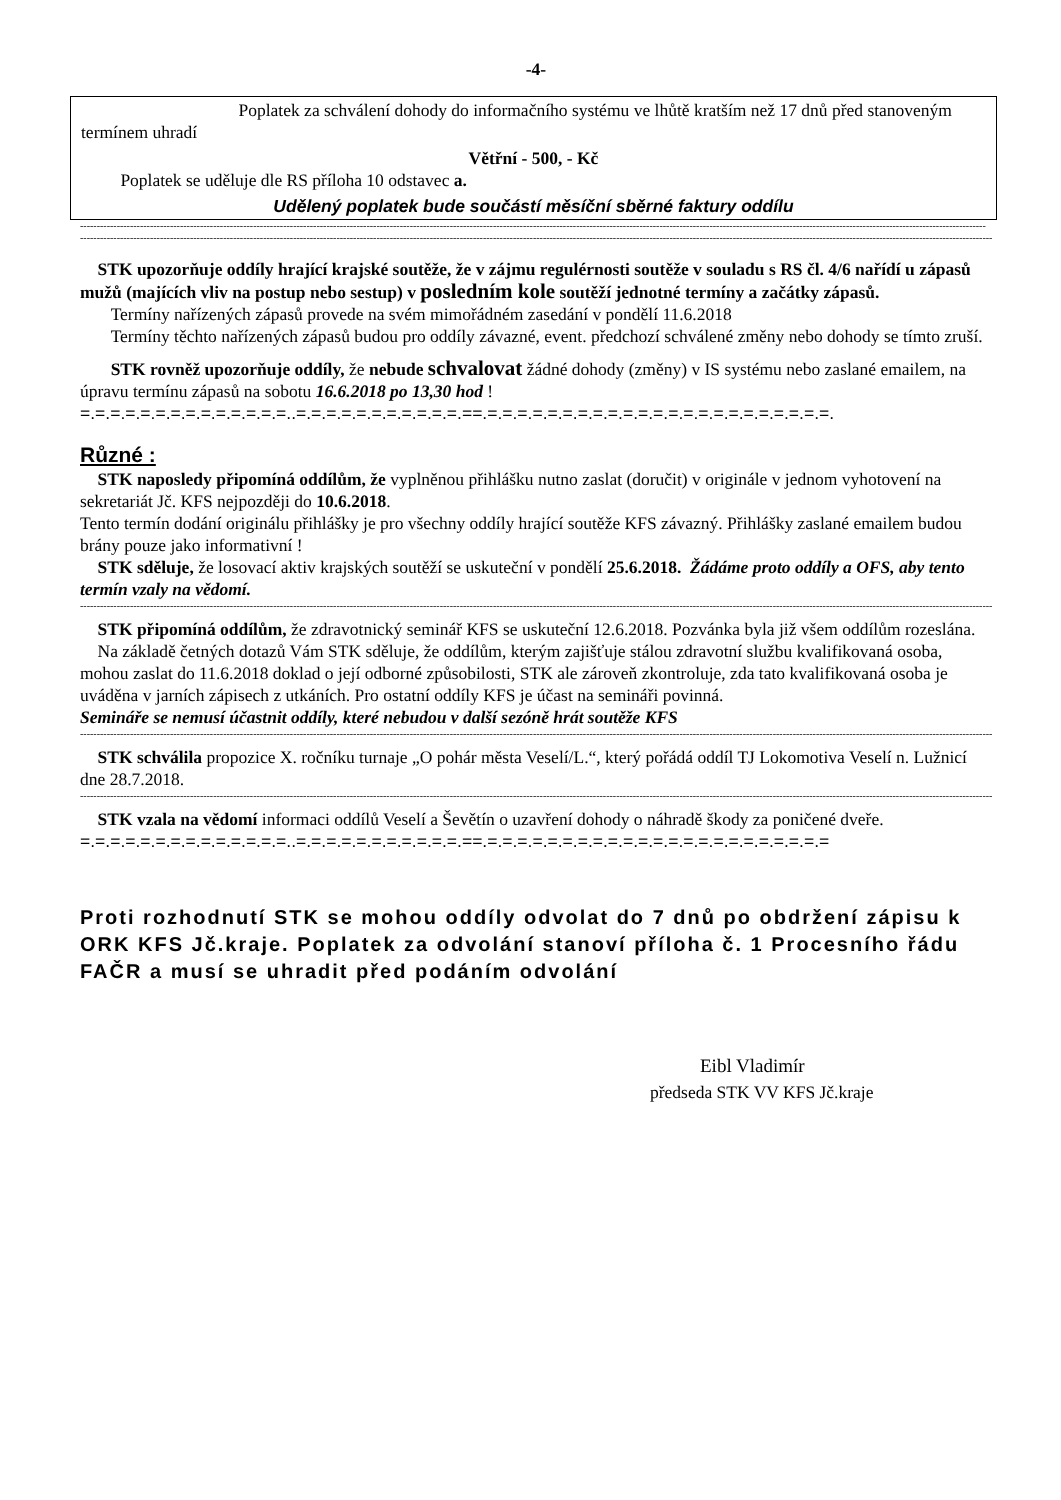-4-
Poplatek za schválení dohody do informačního systému ve lhůtě kratším než 17 dnů před stanoveným termínem uhradí
Větřní - 500, - Kč
Poplatek se uděluje dle RS příloha 10 odstavec a.
Udělený poplatek bude součástí měsíční sběrné faktury oddílu
--------------------------------------------------------------------------------------------------------------------------------------------------------------------------------------------------------------------------------------------------------------------------------
----------------------------------------------------------------------------------------------------------------------------------------------------------------------------------------------------------------------------------------------------------------------------------
STK upozorňuje oddíly hrající krajské soutěže, že v zájmu regulérnosti soutěže v souladu s RS čl. 4/6 nařídí u zápasů mužů (majících vliv na postup nebo sestup) v posledním kole soutěží jednotné termíny a začátky zápasů.
Termíny nařízených zápasů provede na svém mimořádném zasedání v pondělí 11.6.2018
Termíny těchto nařízených zápasů budou pro oddíly závazné, event. předchozí schválené změny nebo dohody se tímto zruší.
STK rovněž upozorňuje oddíly, že nebude schvalovat žádné dohody (změny) v IS systému nebo zaslané emailem, na úpravu termínu zápasů na sobotu 16.6.2018 po 13,30 hod !
=.=.=.=.=.=.=.=.=.=.=.=.=.=..=.=.=.=.=.=.=.=.=.=.=.==.=.=.=.=.=.=.=.=.=.=.=.=.=.=.=.=.=.=.=.=.=.=.=.
Různé :
STK naposledy připomíná oddílům, že vyplněnou přihlášku nutno zaslat (doručit) v originále v jednom vyhotovení na sekretariát Jč. KFS nejpozději do 10.6.2018.
Tento termín dodání originálu přihlášky je pro všechny oddíly hrající soutěže KFS závazný. Přihlášky zaslané emailem budou brány pouze jako informativní !
STK sděluje, že losovací aktiv krajských soutěží se uskuteční v pondělí 25.6.2018. Žádáme proto oddíly a OFS, aby tento termín vzaly na vědomí.
----------------------------------------------------------------------------------------------------------------------------------------------------------------------------------------------------------------------------------------------------------------------------------
STK připomíná oddílům, že zdravotnický seminář KFS se uskuteční 12.6.2018. Pozvánka byla již všem oddílům rozeslána.
Na základě četných dotazů Vám STK sděluje, že oddílům, kterým zajišťuje stálou zdravotní službu kvalifikovaná osoba, mohou zaslat do 11.6.2018 doklad o její odborné způsobilosti, STK ale zároveň zkontroluje, zda tato kvalifikovaná osoba je uváděna v jarních zápisech z utkáních. Pro ostatní oddíly KFS je účast na semináři povinná.
Semináře se nemusí účastnit oddíly, které nebudou v další sezóně hrát soutěže KFS
----------------------------------------------------------------------------------------------------------------------------------------------------------------------------------------------------------------------------------------------------------------------------------
STK schválila propozice X. ročníku turnaje „O pohár města Veselí/L.“, který pořádá oddíl TJ Lokomotiva Veselí n. Lužnicí dne 28.7.2018.
----------------------------------------------------------------------------------------------------------------------------------------------------------------------------------------------------------------------------------------------------------------------------------
STK vzala na vědomí informaci oddílů Veselí a Ševětín o uzavření dohody o náhradě škody za poničené dveře.
=.=.=.=.=.=.=.=.=.=.=.=.=.=..=.=.=.=.=.=.=.=.=.=.=.==.=.=.=.=.=.=.=.=.=.=.=.=.=.=.=.=.=.=.=.=.=.=.=
Proti rozhodnutí STK se mohou oddíly odvolat do 7 dnů po obdržení zápisu k ORK KFS Jč.kraje. Poplatek za odvolání stanoví příloha č. 1 Procesního řádu FAČR a musí se uhradit před podáním odvolání
Eibl Vladimír
předseda STK VV KFS Jč.kraje